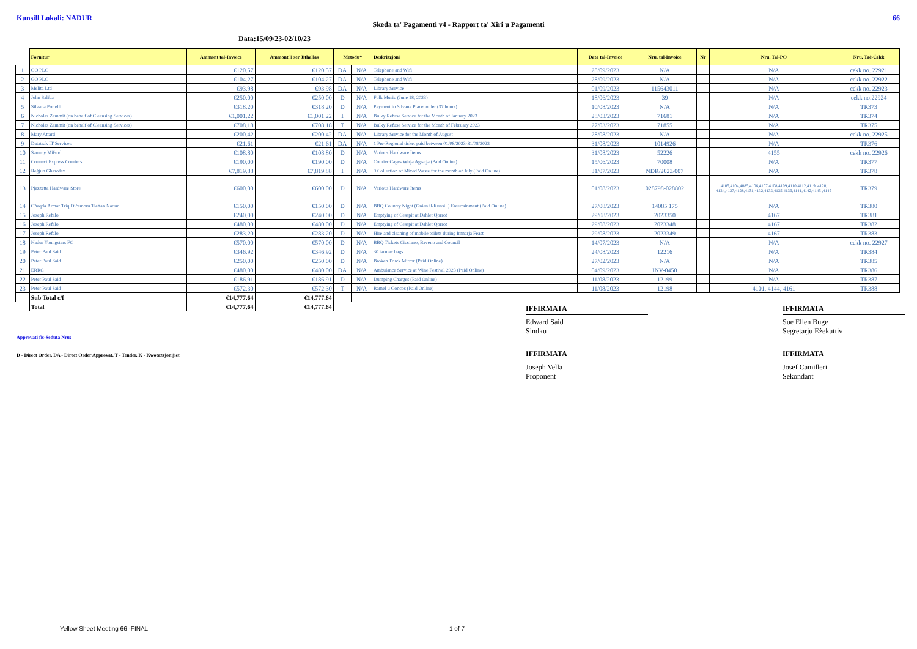Kunsill Lokali: NADUR 66
Skeda ta' Pagamenti v4 - Rapport ta' Xiri u Pagamenti
Data:15/09/23-02/10/23
| | Fornitur | Ammont tal-Invoice | Ammont li ser Jithallas | Metodu* | | Deskrizzjoni | Data tal-Invoice | Nru. tal-Invoice | Nr | Nru. Tal-PO | Nru. Taċ-Ċekk |
| 1 | GO PLC | €120.57 | €120.57 | DA | N/A | Telephone and Wifi | 28/09/2023 | N/A | | N/A | cekk no. 22921 |
| 2 | GO PLC | €104.27 | €104.27 | DA | N/A | Telephone and Wifi | 28/09/2023 | N/A | | N/A | cekk no. 22922 |
| 3 | Melita Ltd | €93.98 | €93.98 | DA | N/A | Library Service | 01/09/2023 | 115643011 | | N/A | cekk no. 22923 |
| 4 | John Saliba | €250.00 | €250.00 | D | N/A | Folk Music (June 18, 2023) | 18/06/2023 | 39 | | N/A | cekk no.22924 |
| 5 | Silvana Portelli | €318.20 | €318.20 | D | N/A | Payment to Silvana Placeholder (37 hours) | 10/08/2023 | N/A | | N/A | TR373 |
| 6 | Nicholas Zammit (on behalf of Cleansing Services) | €1,001.22 | €1,001.22 | T | N/A | Bulky Refuse Service for the Month of January 2023 | 28/03/2023 | 71681 | | N/A | TR374 |
| 7 | Nicholas Zammit (on behalf of Cleansing Services) | €708.18 | €708.18 | T | N/A | Bulky Refuse Service for the Month of February 2023 | 27/03/2023 | 71855 | | N/A | TR375 |
| 8 | Mary Attard | €200.42 | €200.42 | DA | N/A | Library Service for the Month of August | 28/08/2023 | N/A | | N/A | cekk no. 22925 |
| 9 | Datatrak IT Services | €21.61 | €21.61 | DA | N/A | 1 Pre-Regional ticket paid between 01/08/2023-31/08/2023 | 31/08/2023 | 1014926 | | N/A | TR376 |
| 10 | Sammy Mifsud | €108.80 | €108.80 | D | N/A | Various Hardware Items | 31/08/2023 | 52226 | | 4155 | cekk no. 22926 |
| 11 | Connect Express Couriers | €190.00 | €190.00 | D | N/A | Courier Cages Wirja Agrarja (Paid Online) | 15/06/2023 | 70008 | | N/A | TR377 |
| 12 | Reġjun Għawdex | €7,819.88 | €7,819.88 | T | N/A | 9 Collection of Mixed Waste for the month of July (Paid Online) | 31/07/2023 | NDR/2023/007 | | N/A | TR378 |
| 13 | Pjazzetta Hardware Store | €600.00 | €600.00 | D | N/A | Various Hardware Items | 01/08/2023 | 028798-028802 | | 4105,4104,4085,4106,4107,4108,4109,4110,4112,4119, 4120, 4124,4127,4128,4131,4132,4133,4135,4136,4141,4142,4145 ,4149 | TR379 |
| 14 | Għaqda Armar Triq Diċembru Tlettax Nadur | €150.00 | €150.00 | D | N/A | BBQ Country Night (Ġnien il-Kunsill) Entertainment (Paid Online) | 27/08/2023 | 14085 175 | | N/A | TR380 |
| 15 | Joseph Refalo | €240.00 | €240.00 | D | N/A | Emptying of Cesspit at Dahlet Qorrot | 29/08/2023 | 2023350 | | 4167 | TR381 |
| 16 | Joseph Refalo | €480.00 | €480.00 | D | N/A | Emptying of Cesspit at Dahlet Qorrot | 29/08/2023 | 2023348 | | 4167 | TR382 |
| 17 | Joseph Refalo | €283.20 | €283.20 | D | N/A | Hire and cleaning of mobile toilets during Imnarja Feast | 29/08/2023 | 2023349 | | 4167 | TR383 |
| 18 | Nadur Youngsters FC | €570.00 | €570.00 | D | N/A | BBQ Tickets Cicciano, Baveno and Council | 14/07/2023 | N/A | | N/A | cekk no. 22927 |
| 19 | Peter Paul Said | €346.92 | €346.92 | D | N/A | 30 tarmac bags | 24/08/2023 | 12216 | | N/A | TR384 |
| 20 | Peter Paul Said | €250.00 | €250.00 | D | N/A | Broken Truck Mirror (Paid Online) | 27/02/2023 | N/A | | N/A | TR385 |
| 21 | ERRC | €480.00 | €480.00 | DA | N/A | Ambulance Service at Wine Festival 2023 (Paid Online) | 04/09/2023 | INV-0450 | | N/A | TR386 |
| 22 | Peter Paul Said | €186.91 | €186.91 | D | N/A | Dumping Charges (Paid Online) | 11/08/2023 | 12199 | | N/A | TR387 |
| 23 | Peter Paul Said | €572.30 | €572.30 | T | N/A | Ramel u Concos (Paid Online) | 11/08/2023 | 12198 | | 4101, 4144, 4161 | TR388 |
| | Sub Total c/f | €14,777.64 | €14,777.64 | | | | | | | | |
| | Total | €14,777.64 | €14,777.64 | | | | | | | | |
IFFIRMATA
Edward Said
Sindku
IFFIRMATA
Sue Ellen Buge
Segretarju Eżekuttiv
Approvati fis-Seduta Nru:
D - Direct Order, DA - Direct Order Approvat, T - Tender, K - Kwotazzjonijiet
IFFIRMATA
Joseph Vella
Proponent
IFFIRMATA
Josef Camilleri
Sekondant
Yellow Sheet Meeting 66 -FINAL 1 of 7